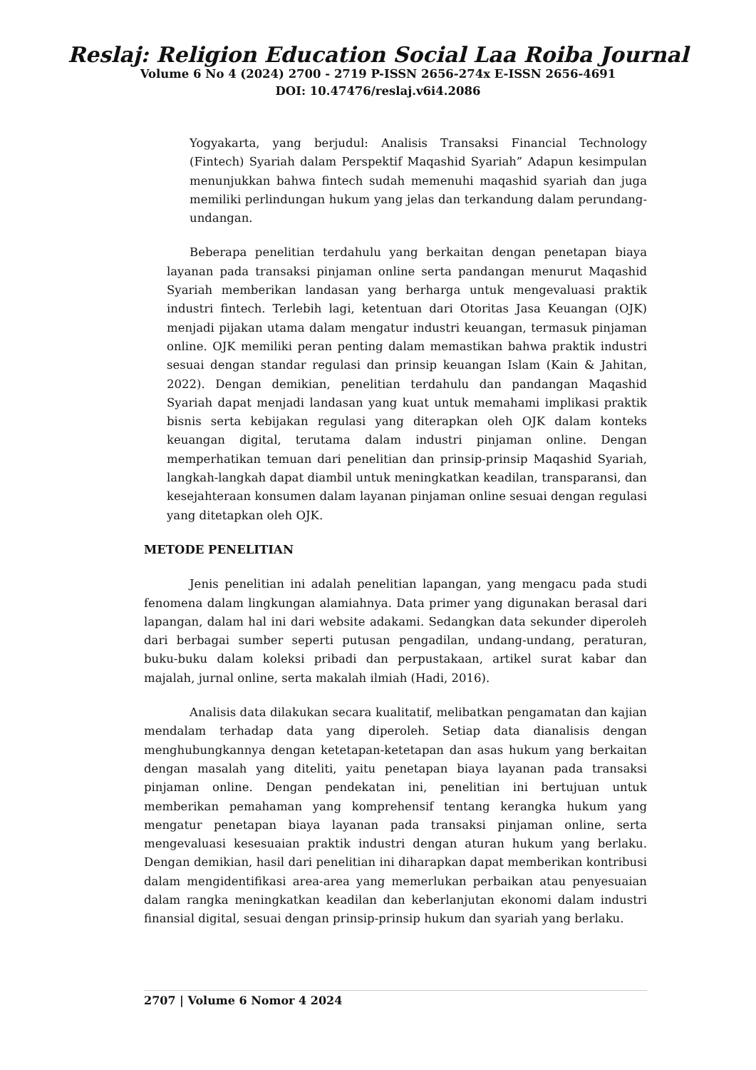Reslaj: Religion Education Social Laa Roiba Journal
Volume 6 No 4 (2024) 2700 - 2719 P-ISSN 2656-274x E-ISSN 2656-4691
DOI: 10.47476/reslaj.v6i4.2086
Yogyakarta, yang berjudul: Analisis Transaksi Financial Technology (Fintech) Syariah dalam Perspektif Maqashid Syariah” Adapun kesimpulan menunjukkan bahwa fintech sudah memenuhi maqashid syariah dan juga memiliki perlindungan hukum yang jelas dan terkandung dalam perundang-undangan.
Beberapa penelitian terdahulu yang berkaitan dengan penetapan biaya layanan pada transaksi pinjaman online serta pandangan menurut Maqashid Syariah memberikan landasan yang berharga untuk mengevaluasi praktik industri fintech. Terlebih lagi, ketentuan dari Otoritas Jasa Keuangan (OJK) menjadi pijakan utama dalam mengatur industri keuangan, termasuk pinjaman online. OJK memiliki peran penting dalam memastikan bahwa praktik industri sesuai dengan standar regulasi dan prinsip keuangan Islam (Kain & Jahitan, 2022). Dengan demikian, penelitian terdahulu dan pandangan Maqashid Syariah dapat menjadi landasan yang kuat untuk memahami implikasi praktik bisnis serta kebijakan regulasi yang diterapkan oleh OJK dalam konteks keuangan digital, terutama dalam industri pinjaman online. Dengan memperhatikan temuan dari penelitian dan prinsip-prinsip Maqashid Syariah, langkah-langkah dapat diambil untuk meningkatkan keadilan, transparansi, dan kesejahteraan konsumen dalam layanan pinjaman online sesuai dengan regulasi yang ditetapkan oleh OJK.
METODE PENELITIAN
Jenis penelitian ini adalah penelitian lapangan, yang mengacu pada studi fenomena dalam lingkungan alamiahnya. Data primer yang digunakan berasal dari lapangan, dalam hal ini dari website adakami. Sedangkan data sekunder diperoleh dari berbagai sumber seperti putusan pengadilan, undang-undang, peraturan, buku-buku dalam koleksi pribadi dan perpustakaan, artikel surat kabar dan majalah, jurnal online, serta makalah ilmiah (Hadi, 2016).
Analisis data dilakukan secara kualitatif, melibatkan pengamatan dan kajian mendalam terhadap data yang diperoleh. Setiap data dianalisis dengan menghubungkannya dengan ketetapan-ketetapan dan asas hukum yang berkaitan dengan masalah yang diteliti, yaitu penetapan biaya layanan pada transaksi pinjaman online. Dengan pendekatan ini, penelitian ini bertujuan untuk memberikan pemahaman yang komprehensif tentang kerangka hukum yang mengatur penetapan biaya layanan pada transaksi pinjaman online, serta mengevaluasi kesesuaian praktik industri dengan aturan hukum yang berlaku. Dengan demikian, hasil dari penelitian ini diharapkan dapat memberikan kontribusi dalam mengidentifikasi area-area yang memerlukan perbaikan atau penyesuaian dalam rangka meningkatkan keadilan dan keberlanjutan ekonomi dalam industri finansial digital, sesuai dengan prinsip-prinsip hukum dan syariah yang berlaku.
2707 | Volume 6 Nomor 4 2024